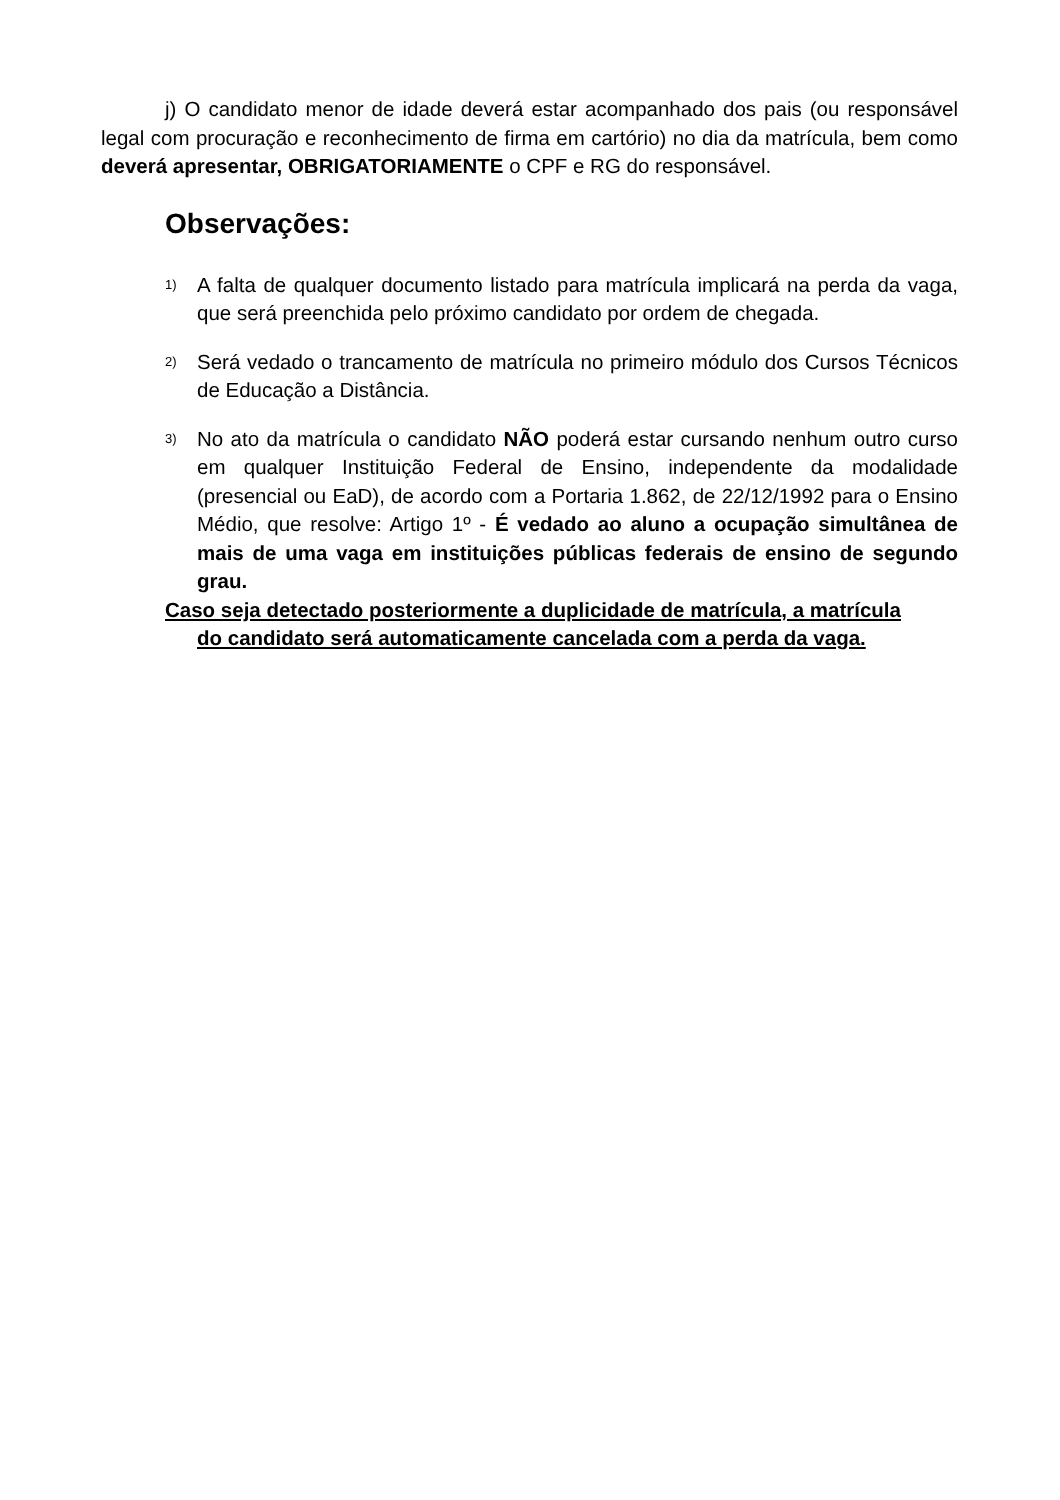j) O candidato menor de idade deverá estar acompanhado dos pais (ou responsável legal com procuração e reconhecimento de firma em cartório) no dia da matrícula, bem como deverá apresentar, OBRIGATORIAMENTE o CPF e RG do responsável.
Observações:
1) A falta de qualquer documento listado para matrícula implicará na perda da vaga, que será preenchida pelo próximo candidato por ordem de chegada.
2) Será vedado o trancamento de matrícula no primeiro módulo dos Cursos Técnicos de Educação a Distância.
3) No ato da matrícula o candidato NÃO poderá estar cursando nenhum outro curso em qualquer Instituição Federal de Ensino, independente da modalidade (presencial ou EaD), de acordo com a Portaria 1.862, de 22/12/1992 para o Ensino Médio, que resolve: Artigo 1º - É vedado ao aluno a ocupação simultânea de mais de uma vaga em instituições públicas federais de ensino de segundo grau.
Caso seja detectado posteriormente a duplicidade de matrícula, a matrícula
do candidato será automaticamente cancelada com a perda da vaga.